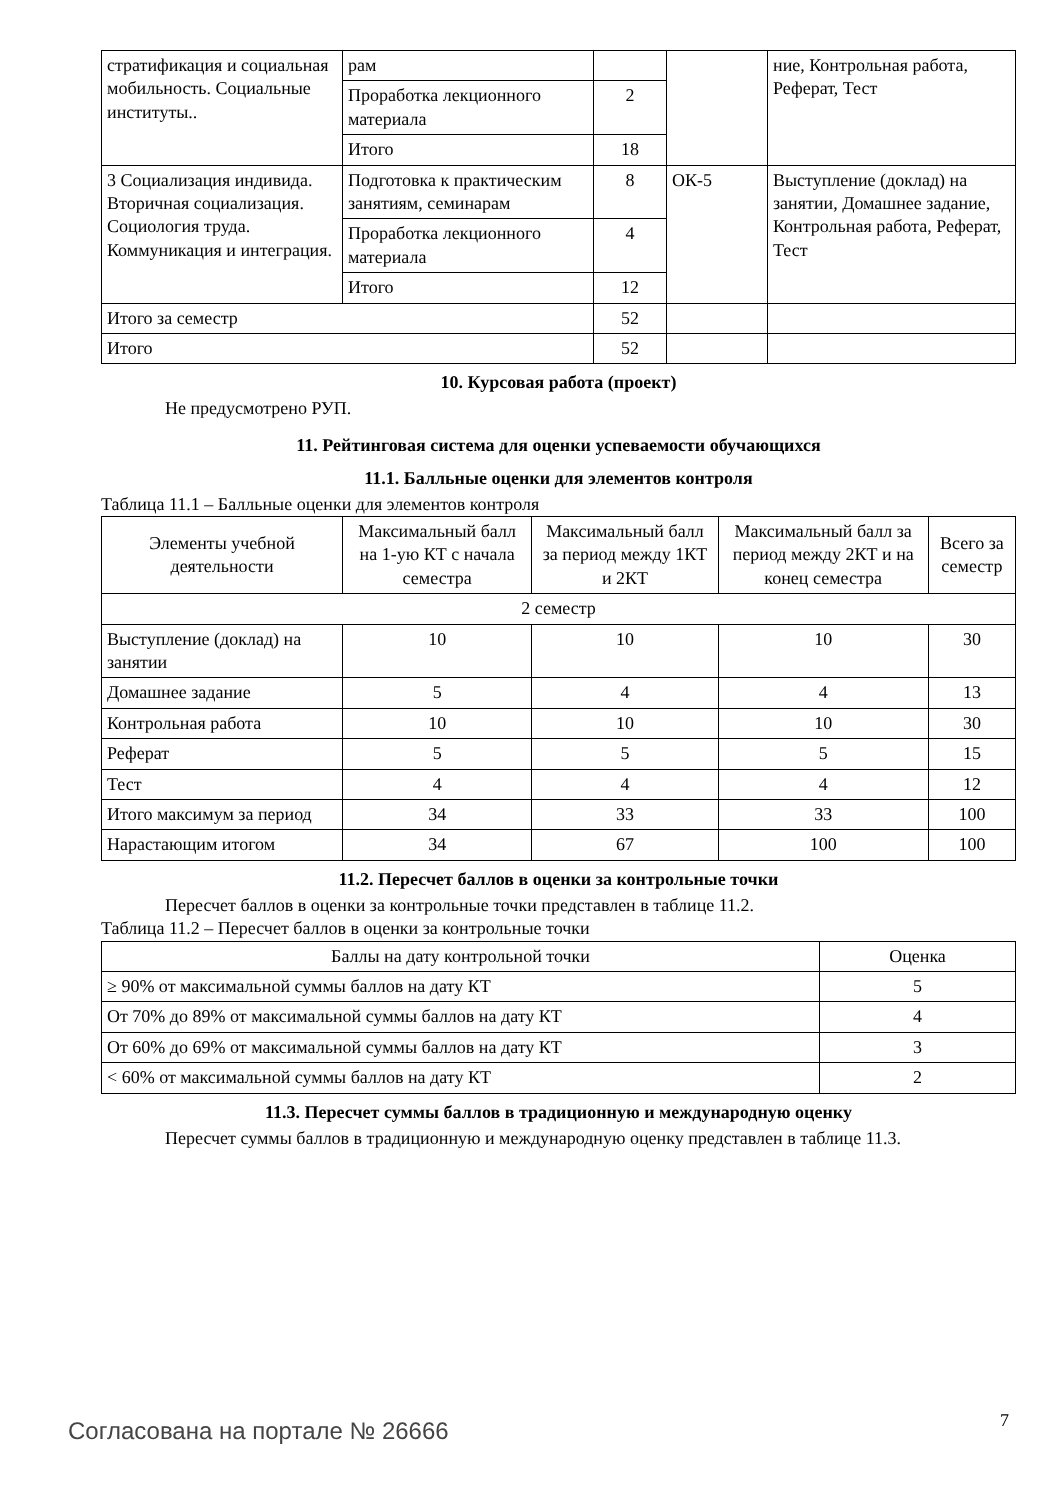| стратификация и социальная мобильность. Социальные институты.. | рам | | | ние, Контрольная работа, Реферат, Тест |
| | Проработка лекционного материала | 2 | | |
| | Итого | 18 | | |
| 3 Социализация индивида. Вторичная социализация. Социология труда. Коммуникация и интеграция. | Подготовка к практическим занятиям, семинарам | 8 | ОК-5 | Выступление (доклад) на занятии, Домашнее задание, Контрольная работа, Реферат, Тест |
| | Проработка лекционного материала | 4 | | |
| | Итого | 12 | | |
| Итого за семестр | | 52 | | |
| Итого | | 52 | | |
10. Курсовая работа (проект)
Не предусмотрено РУП.
11. Рейтинговая система для оценки успеваемости обучающихся
11.1. Балльные оценки для элементов контроля
Таблица 11.1 – Балльные оценки для элементов контроля
| Элементы учебной деятельности | Максимальный балл на 1-ую КТ с начала семестра | Максимальный балл за период между 1КТ и 2КТ | Максимальный балл за период между 2КТ и на конец семестра | Всего за семестр |
| --- | --- | --- | --- | --- |
| 2 семестр | | | | |
| Выступление (доклад) на занятии | 10 | 10 | 10 | 30 |
| Домашнее задание | 5 | 4 | 4 | 13 |
| Контрольная работа | 10 | 10 | 10 | 30 |
| Реферат | 5 | 5 | 5 | 15 |
| Тест | 4 | 4 | 4 | 12 |
| Итого максимум за период | 34 | 33 | 33 | 100 |
| Нарастающим итогом | 34 | 67 | 100 | 100 |
11.2. Пересчет баллов в оценки за контрольные точки
Пересчет баллов в оценки за контрольные точки представлен в таблице 11.2.
Таблица 11.2 – Пересчет баллов в оценки за контрольные точки
| Баллы на дату контрольной точки | Оценка |
| --- | --- |
| ≥ 90% от максимальной суммы баллов на дату КТ | 5 |
| От 70% до 89% от максимальной суммы баллов на дату КТ | 4 |
| От 60% до 69% от максимальной суммы баллов на дату КТ | 3 |
| < 60% от максимальной суммы баллов на дату КТ | 2 |
11.3. Пересчет суммы баллов в традиционную и международную оценку
Пересчет суммы баллов в традиционную и международную оценку представлен в таблице 11.3.
Согласована на портале № 26666 7